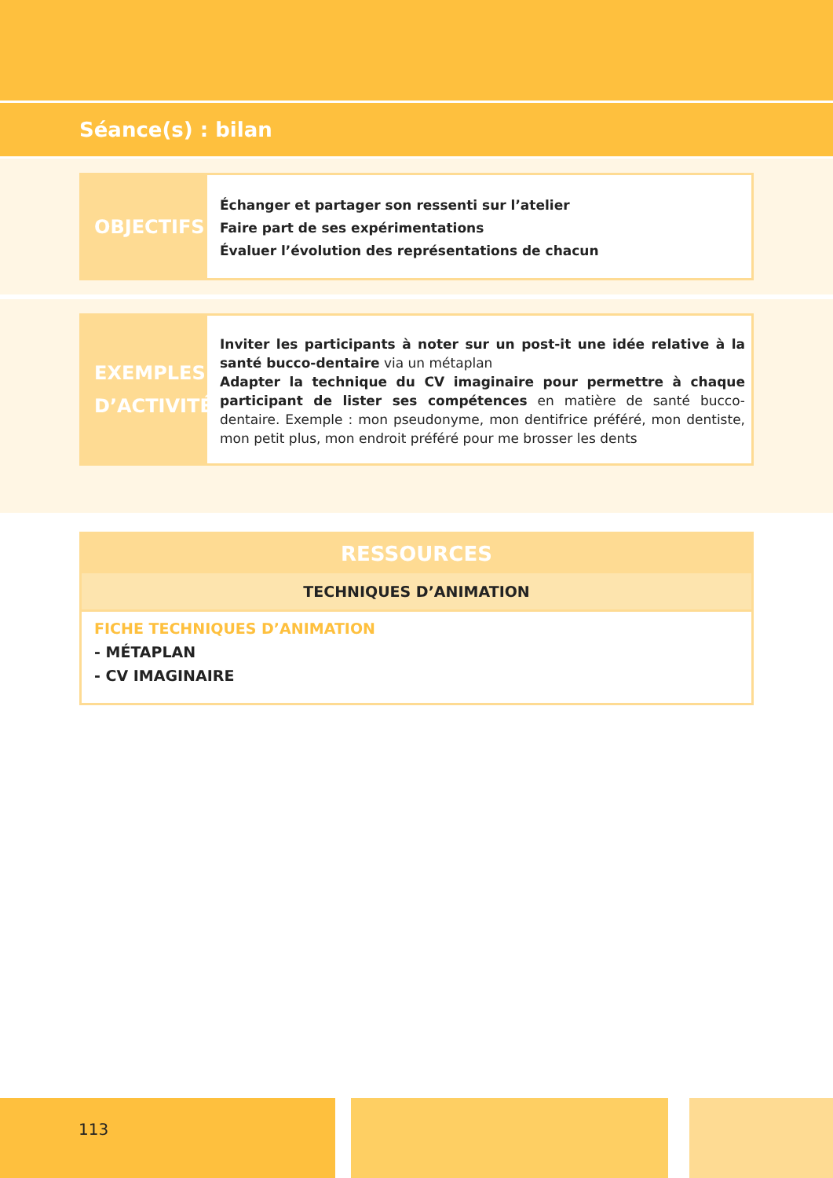Séance(s) : bilan
OBJECTIFS
Échanger et partager son ressenti sur l’atelier
Faire part de ses expérimentations
Évaluer l’évolution des représentations de chacun
EXEMPLES D’ACTIVITÉ
Inviter les participants à noter sur un post-it une idée relative à la santé bucco-dentaire via un métaplan
Adapter la technique du CV imaginaire pour permettre à chaque participant de lister ses compétences en matière de santé bucco-dentaire. Exemple : mon pseudonyme, mon dentifrice préféré, mon dentiste, mon petit plus, mon endroit préféré pour me brosser les dents
RESSOURCES
TECHNIQUES D’ANIMATION
FICHE TECHNIQUES D’ANIMATION
- MÉTAPLAN
- CV IMAGINAIRE
113